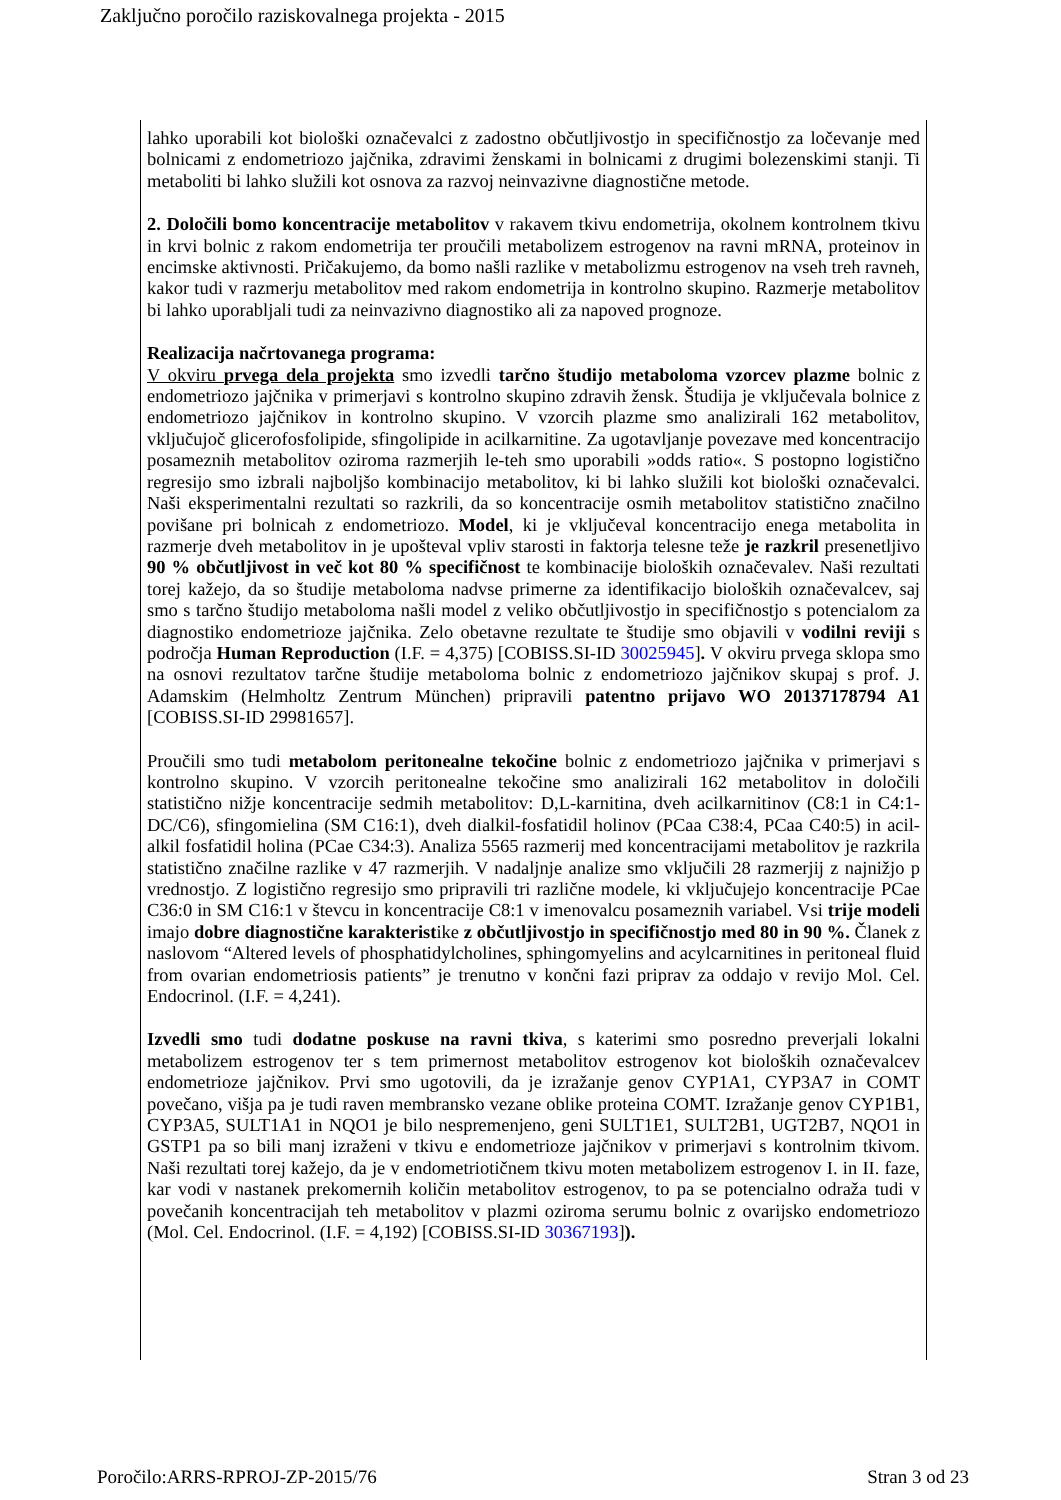Zaključno poročilo raziskovalnega projekta - 2015
lahko uporabili kot biološki označevalci z zadostno občutljivostjo in specifičnostjo za ločevanje med bolnicami z endometriozo jajčnika, zdravimi ženskami in bolnicami z drugimi bolezenskimi stanji. Ti metaboliti bi lahko služili kot osnova za razvoj neinvazivne diagnostične metode.
2. Določili bomo koncentracije metabolitov v rakavem tkivu endometrija, okolnem kontrolnem tkivu in krvi bolnic z rakom endometrija ter proučili metabolizem estrogenov na ravni mRNA, proteinov in encimske aktivnosti. Pričakujemo, da bomo našli razlike v metabolizmu estrogenov na vseh treh ravneh, kakor tudi v razmerju metabolitov med rakom endometrija in kontrolno skupino. Razmerje metabolitov bi lahko uporabljali tudi za neinvazivno diagnostiko ali za napoved prognoze.
Realizacija načrtovanega programa:
V okviru prvega dela projekta smo izvedli tarčno študijo metaboloma vzorcev plazme bolnic z endometriozo jajčnika v primerjavi s kontrolno skupino zdravih žensk. Študija je vključevala bolnice z endometriozo jajčnikov in kontrolno skupino. V vzorcih plazme smo analizirali 162 metabolitov, vključujoč glicerofosfolipide, sfingolipide in acilkarnitine. Za ugotavljanje povezave med koncentracijo posameznih metabolitov oziroma razmerjih le-teh smo uporabili »odds ratio«. S postopno logistično regresijo smo izbrali najboljšo kombinacijo metabolitov, ki bi lahko služili kot biološki označevalci. Naši eksperimentalni rezultati so razkrili, da so koncentracije osmih metabolitov statistično značilno povišane pri bolnicah z endometriozo. Model, ki je vključeval koncentracijo enega metabolita in razmerje dveh metabolitov in je upošteval vpliv starosti in faktorja telesne teže je razkril presenetljivo 90 % občutljivost in več kot 80 % specifičnost te kombinacije bioloških označevalev. Naši rezultati torej kažejo, da so študije metaboloma nadvse primerne za identifikacijo bioloških označevalcev, saj smo s tarčno študijo metaboloma našli model z veliko občutljivostjo in specifičnostjo s potencialom za diagnostiko endometrioze jajčnika. Zelo obetavne rezultate te študije smo objavili v vodilni reviji s področja Human Reproduction (I.F. = 4,375) [COBISS.SI-ID 30025945]. V okviru prvega sklopa smo na osnovi rezultatov tarčne študije metaboloma bolnic z endometriozo jajčnikov skupaj s prof. J. Adamskim (Helmholtz Zentrum München) pripravili patentno prijavo WO 20137178794 A1 [COBISS.SI-ID 29981657].
Proučili smo tudi metabolom peritonealne tekočine bolnic z endometriozo jajčnika v primerjavi s kontrolno skupino. V vzorcih peritonealne tekočine smo analizirali 162 metabolitov in določili statistično nižje koncentracije sedmih metabolitov: D,L-karnitina, dveh acilkarnitinov (C8:1 in C4:1-DC/C6), sfingomielina (SM C16:1), dveh dialkil-fosfatidil holinov (PCaa C38:4, PCaa C40:5) in acil-alkil fosfatidil holina (PCae C34:3). Analiza 5565 razmerij med koncentracijami metabolitov je razkrila statistično značilne razlike v 47 razmerjih. V nadaljnje analize smo vključili 28 razmerjij z najnižjo p vrednostjo. Z logistično regresijo smo pripravili tri različne modele, ki vključujejo koncentracije PCae C36:0 in SM C16:1 v števcu in koncentracije C8:1 v imenovalcu posameznih variabel. Vsi trije modeli imajo dobre diagnostične karakteristike z občutljivostjo in specifičnostjo med 80 in 90 %. Članek z naslovom “Altered levels of phosphatidylcholines, sphingomyelins and acylcarnitines in peritoneal fluid from ovarian endometriosis patients” je trenutno v končni fazi priprav za oddajo v revijo Mol. Cel. Endocrinol. (I.F. = 4,241).
Izvedli smo tudi dodatne poskuse na ravni tkiva, s katerimi smo posredno preverjali lokalni metabolizem estrogenov ter s tem primernost metabolitov estrogenov kot bioloških označevalcev endometrioze jajčnikov. Prvi smo ugotovili, da je izražanje genov CYP1A1, CYP3A7 in COMT povečano, višja pa je tudi raven membransko vezane oblike proteina COMT. Izražanje genov CYP1B1, CYP3A5, SULT1A1 in NQO1 je bilo nespremenjeno, geni SULT1E1, SULT2B1, UGT2B7, NQO1 in GSTP1 pa so bili manj izraženi v tkivu e endometrioze jajčnikov v primerjavi s kontrolnim tkivom. Naši rezultati torej kažejo, da je v endometriotičnem tkivu moten metabolizem estrogenov I. in II. faze, kar vodi v nastanek prekomernih količin metabolitov estrogenov, to pa se potencialno odraža tudi v povečanih koncentracijah teh metabolitov v plazmi oziroma serumu bolnic z ovarijsko endometriozo (Mol. Cel. Endocrinol. (I.F. = 4,192) [COBISS.SI-ID 30367193]).
Poročilo:ARRS-RPROJ-ZP-2015/76 Stran 3 od 23